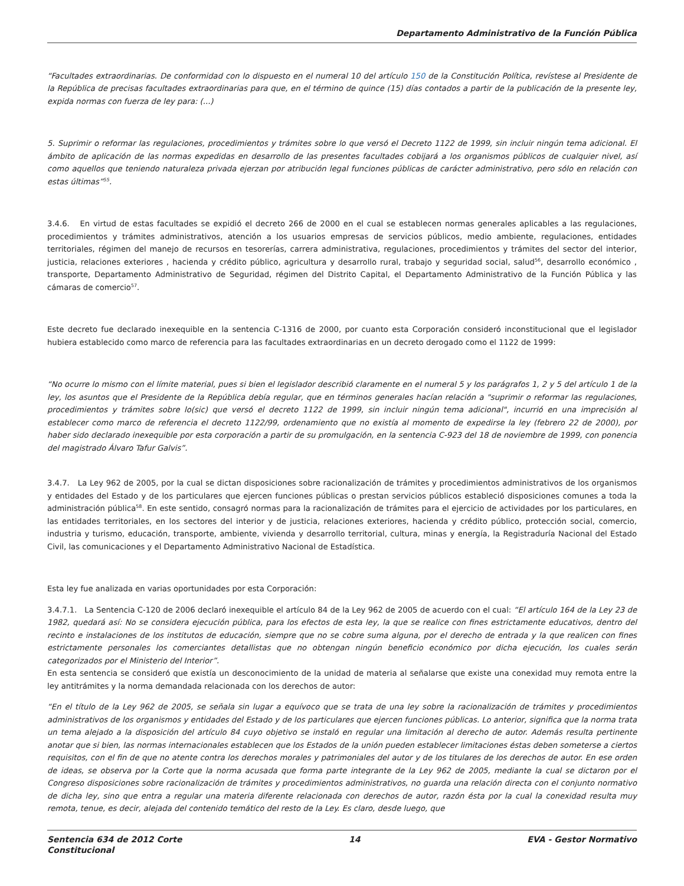Departamento Administrativo de la Función Pública
“Facultades extraordinarias. De conformidad con lo dispuesto en el numeral 10 del artículo 150 de la Constitución Política, revístese al Presidente de la República de precisas facultades extraordinarias para que, en el término de quince (15) días contados a partir de la publicación de la presente ley, expida normas con fuerza de ley para: (...)
5. Suprimir o reformar las regulaciones, procedimientos y trámites sobre lo que versó el Decreto 1122 de 1999, sin incluir ningún tema adicional. El ámbito de aplicación de las normas expedidas en desarrollo de las presentes facultades cobijará a los organismos públicos de cualquier nivel, así como aquellos que teniendo naturaleza privada ejerzan por atribución legal funciones públicas de carácter administrativo, pero sólo en relación con estas últimas”<sup>55</sup>.
3.4.6. En virtud de estas facultades se expidió el decreto 266 de 2000 en el cual se establecen normas generales aplicables a las regulaciones, procedimientos y trámites administrativos, atención a los usuarios empresas de servicios públicos, medio ambiente, regulaciones, entidades territoriales, régimen del manejo de recursos en tesorerías, carrera administrativa, regulaciones, procedimientos y trámites del sector del interior, justicia, relaciones exteriores , hacienda y crédito público, agricultura y desarrollo rural, trabajo y seguridad social, salud<sup>56</sup>, desarrollo económico , transporte, Departamento Administrativo de Seguridad, régimen del Distrito Capital, el Departamento Administrativo de la Función Pública y las cámaras de comercio<sup>57</sup>.
Este decreto fue declarado inexequible en la sentencia C-1316 de 2000, por cuanto esta Corporación consideró inconstitucional que el legislador hubiera establecido como marco de referencia para las facultades extraordinarias en un decreto derogado como el 1122 de 1999:
“No ocurre lo mismo con el límite material, pues si bien el legislador describió claramente en el numeral 5 y los parágrafos 1, 2 y 5 del artículo 1 de la ley, los asuntos que el Presidente de la República debía regular, que en términos generales hacían relación a "suprimir o reformar las regulaciones, procedimientos y trámites sobre lo(sic) que versó el decreto 1122 de 1999, sin incluir ningún tema adicional", incurrió en una imprecisión al establecer como marco de referencia el decreto 1122/99, ordenamiento que no existía al momento de expedirse la ley (febrero 22 de 2000), por haber sido declarado inexequible por esta corporación a partir de su promulgación, en la sentencia C-923 del 18 de noviembre de 1999, con ponencia del magistrado Álvaro Tafur Galvis”.
3.4.7. La Ley 962 de 2005, por la cual se dictan disposiciones sobre racionalización de trámites y procedimientos administrativos de los organismos y entidades del Estado y de los particulares que ejercen funciones públicas o prestan servicios públicos estableció disposiciones comunes a toda la administración pública<sup>58</sup>. En este sentido, consagró normas para la racionalización de trámites para el ejercicio de actividades por los particulares, en las entidades territoriales, en los sectores del interior y de justicia, relaciones exteriores, hacienda y crédito público, protección social, comercio, industria y turismo, educación, transporte, ambiente, vivienda y desarrollo territorial, cultura, minas y energía, la Registraduría Nacional del Estado Civil, las comunicaciones y el Departamento Administrativo Nacional de Estadística.
Esta ley fue analizada en varias oportunidades por esta Corporación:
3.4.7.1. La Sentencia C-120 de 2006 declaró inexequible el artículo 84 de la Ley 962 de 2005 de acuerdo con el cual: “El artículo 164 de la Ley 23 de 1982, quedará así: No se considera ejecución pública, para los efectos de esta ley, la que se realice con fines estrictamente educativos, dentro del recinto e instalaciones de los institutos de educación, siempre que no se cobre suma alguna, por el derecho de entrada y la que realicen con fines estrictamente personales los comerciantes detallistas que no obtengan ningún beneficio económico por dicha ejecución, los cuales serán categorizados por el Ministerio del Interior”.
En esta sentencia se consideró que existía un desconocimiento de la unidad de materia al señalarse que existe una conexidad muy remota entre la ley antitrámites y la norma demandada relacionada con los derechos de autor:
“En el título de la Ley 962 de 2005, se señala sin lugar a equívoco que se trata de una ley sobre la racionalización de trámites y procedimientos administrativos de los organismos y entidades del Estado y de los particulares que ejercen funciones públicas. Lo anterior, significa que la norma trata un tema alejado a la disposición del artículo 84 cuyo objetivo se instaló en regular una limitación al derecho de autor. Además resulta pertinente anotar que si bien, las normas internacionales establecen que los Estados de la unión pueden establecer limitaciones éstas deben someterse a ciertos requisitos, con el fin de que no atente contra los derechos morales y patrimoniales del autor y de los titulares de los derechos de autor. En ese orden de ideas, se observa por la Corte que la norma acusada que forma parte integrante de la Ley 962 de 2005, mediante la cual se dictaron por el Congreso disposiciones sobre racionalización de trámites y procedimientos administrativos, no guarda una relación directa con el conjunto normativo de dicha ley, sino que entra a regular una materia diferente relacionada con derechos de autor, razón ésta por la cual la conexidad resulta muy remota, tenue, es decir, alejada del contenido temático del resto de la Ley. Es claro, desde luego, que
Sentencia 634 de 2012 Corte
Constitucional
14 EVA - Gestor Normativo